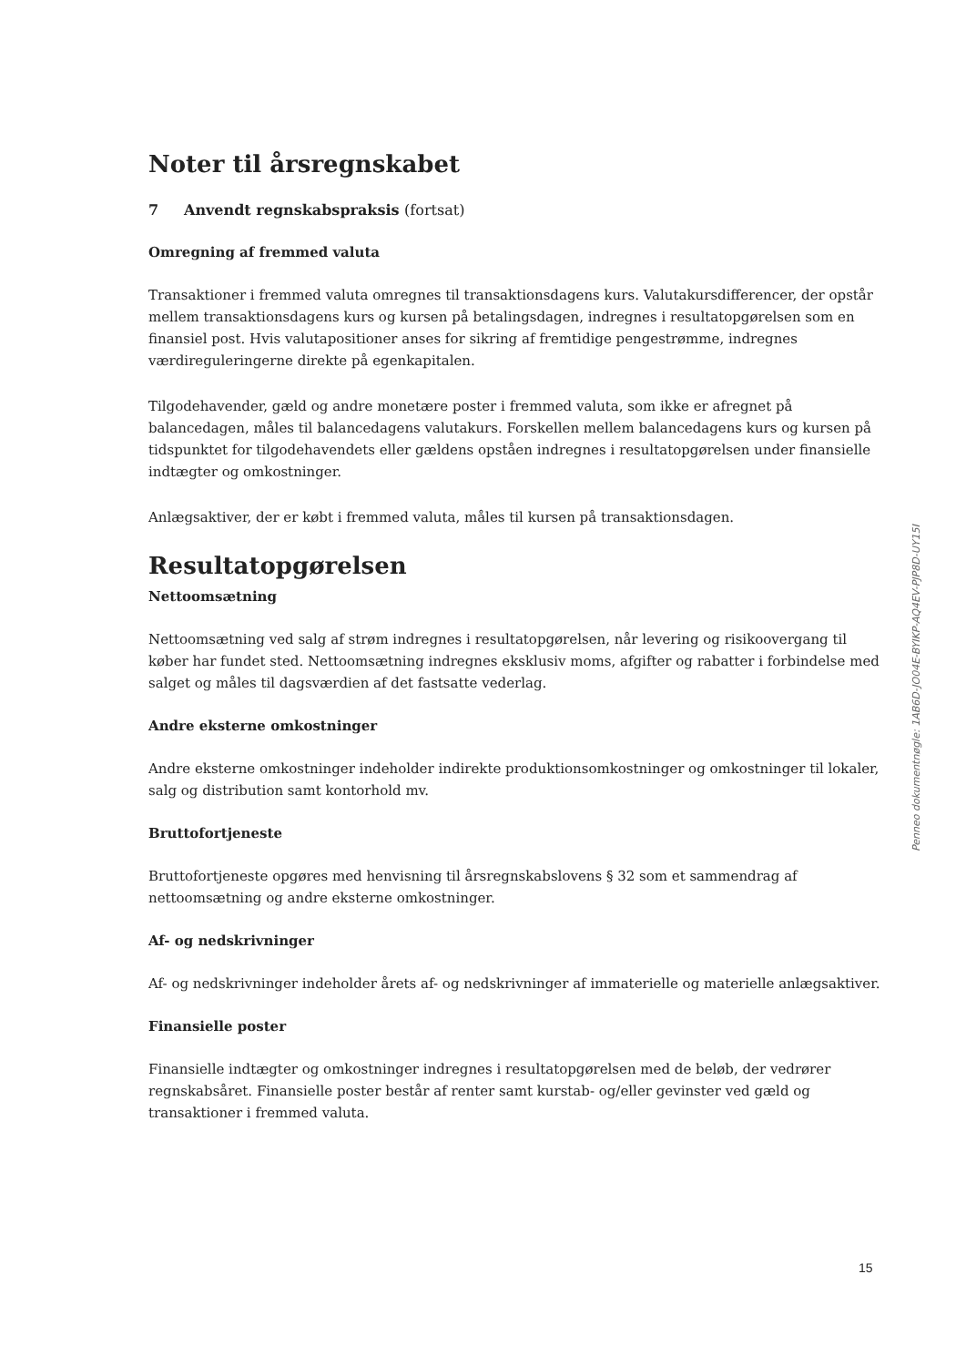Noter til årsregnskabet
7 Anvendt regnskabspraksis (fortsat)
Omregning af fremmed valuta
Transaktioner i fremmed valuta omregnes til transaktionsdagens kurs. Valutakursdifferencer, der opstår mellem transaktionsdagens kurs og kursen på betalingsdagen, indregnes i resultatopgørelsen som en finansiel post. Hvis valutapositioner anses for sikring af fremtidige pengestrømme, indregnes værdireguleringerne direkte på egenkapitalen.
Tilgodehavender, gæld og andre monetære poster i fremmed valuta, som ikke er afregnet på balancedagen, måles til balancedagens valutakurs. Forskellen mellem balancedagens kurs og kursen på tidspunktet for tilgodehavendets eller gældens opståen indregnes i resultatopgørelsen under finansielle indtægter og omkostninger.
Anlægsaktiver, der er købt i fremmed valuta, måles til kursen på transaktionsdagen.
Resultatopgørelsen
Nettoomsætning
Nettoomsætning ved salg af strøm indregnes i resultatopgørelsen, når levering og risikoovergang til køber har fundet sted. Nettoomsætning indregnes eksklusiv moms, afgifter og rabatter i forbindelse med salget og måles til dagsværdien af det fastsatte vederlag.
Andre eksterne omkostninger
Andre eksterne omkostninger indeholder indirekte produktionsomkostninger og omkostninger til lokaler, salg og distribution samt kontorhold mv.
Bruttofortjeneste
Bruttofortjeneste opgøres med henvisning til årsregnskabslovens § 32 som et sammendrag af nettoomsætning og andre eksterne omkostninger.
Af- og nedskrivninger
Af- og nedskrivninger indeholder årets af- og nedskrivninger af immaterielle og materielle anlægsaktiver.
Finansielle poster
Finansielle indtægter og omkostninger indregnes i resultatopgørelsen med de beløb, der vedrører regnskabsåret. Finansielle poster består af renter samt kurstab- og/eller gevinster ved gæld og transaktioner i fremmed valuta.
Penneo dokumentnøgle: 1AB6D-JO04E-BYIKP-AQ4EV-PJP8D-UY15I
15